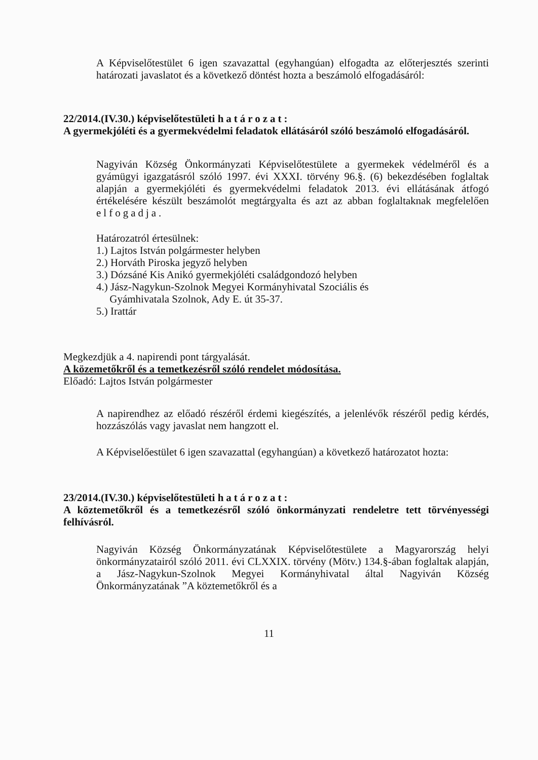A Képviselőtestület 6 igen szavazattal (egyhangúan) elfogadta az előterjesztés szerinti határozati javaslatot és a következő döntést hozta a beszámoló elfogadásáról:
22/2014.(IV.30.) képviselőtestületi határozat:
A gyermekjóléti és a gyermekvédelmi feladatok ellátásáról szóló beszámoló elfogadásáról.
Nagyiván Község Önkormányzati Képviselőtestülete a gyermekek védelméről és a gyámügyi igazgatásról szóló 1997. évi XXXI. törvény 96.§. (6) bekezdésében foglaltak alapján a gyermekjóléti és gyermekvédelmi feladatok 2013. évi ellátásának átfogó értékelésére készült beszámolót megtárgyalta és azt az abban foglaltaknak megfelelően elfogadja.
Határozatról értesülnek:
1.) Lajtos István polgármester helyben
2.) Horváth Piroska jegyző helyben
3.) Dózsáné Kis Anikó gyermekjóléti családgondozó helyben
4.) Jász-Nagykun-Szolnok Megyei Kormányhivatal Szociális és
Gyámhivatala Szolnok, Ady E. út 35-37.
5.) Irattár
Megkezdjük a 4. napirendi pont tárgyalását.
A közemetőkről és a temetkezésről szóló rendelet módosítása.
Előadó: Lajtos István polgármester
A napirendhez az előadó részéről érdemi kiegészítés, a jelenlévők részéről pedig kérdés, hozzászólás vagy javaslat nem hangzott el.
A Képviselőestület 6 igen szavazattal (egyhangúan) a következő határozatot hozta:
23/2014.(IV.30.) képviselőtestületi határozat:
A köztemetőkről és a temetkezésről szóló önkormányzati rendeletre tett törvényességi felhívásról.
Nagyiván Község Önkormányzatának Képviselőtestülete a Magyarország helyi önkormányzatairól szóló 2011. évi CLXXIX. törvény (Mötv.) 134.§-ában foglaltak alapján, a Jász-Nagykun-Szolnok Megyei Kormányhivatal által Nagyiván Község Önkormányzatának ”A köztemetőkről és a
11